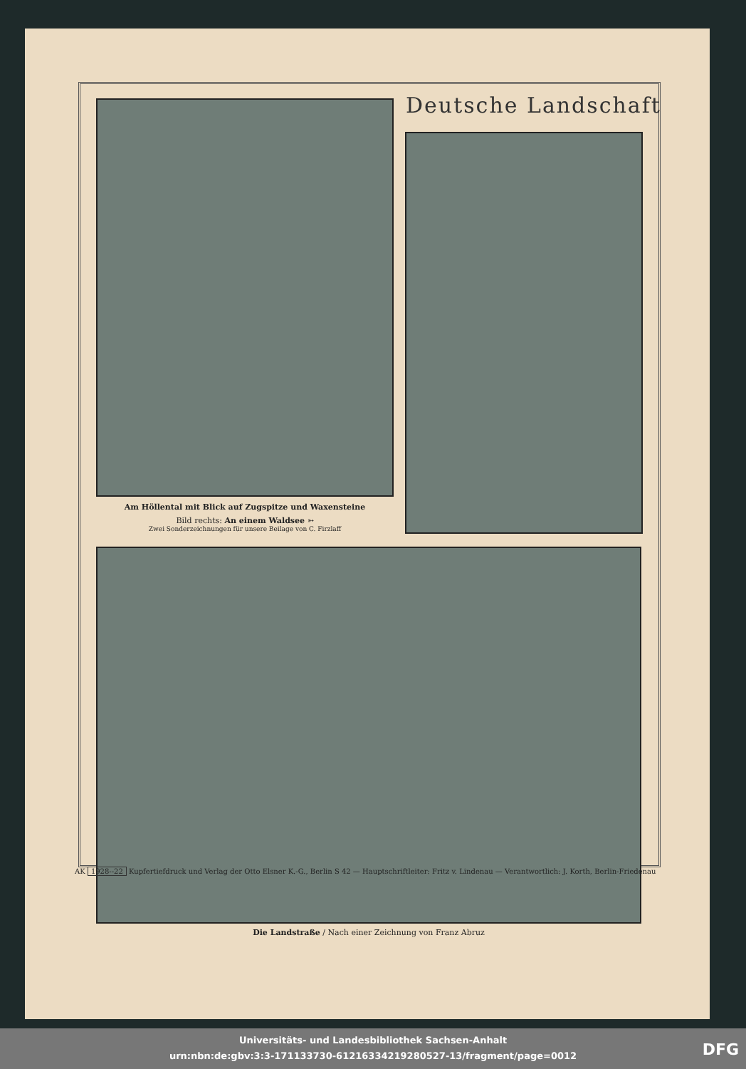Deutsche Landschaft
Am Höllental mit Blick auf Zugspitze und Waxensteine
Bild rechts: An einem Waldsee ➳
Zwei Sonderzeichnungen für unsere Beilage von C. Firzlaff
Die Landstraße / Nach einer Zeichnung von Franz Abruz
AK 1928--22 Kupfertiefdruck und Verlag der Otto Elsner K.-G., Berlin S 42 — Hauptschriftleiter: Fritz v. Lindenau — Verantwortlich: J. Korth, Berlin-Friedenau
Universitäts- und Landesbibliothek Sachsen-Anhalt
urn:nbn:de:gbv:3:3-171133730-61216334219280527-13/fragment/page=0012
DFG